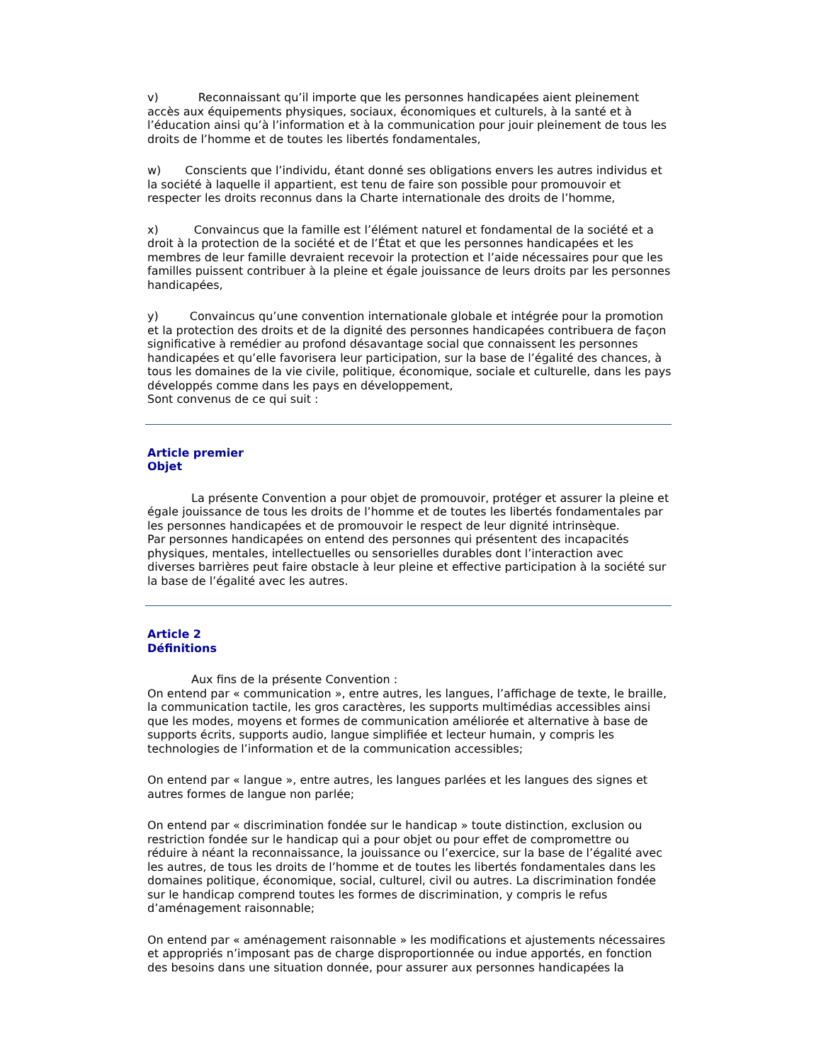v) Reconnaissant qu’il importe que les personnes handicapées aient pleinement accès aux équipements physiques, sociaux, économiques et culturels, à la santé et à l’éducation ainsi qu’à l’information et à la communication pour jouir pleinement de tous les droits de l’homme et de toutes les libertés fondamentales,
w) Conscients que l’individu, étant donné ses obligations envers les autres individus et la société à laquelle il appartient, est tenu de faire son possible pour promouvoir et respecter les droits reconnus dans la Charte internationale des droits de l’homme,
x) Convaincus que la famille est l’élément naturel et fondamental de la société et a droit à la protection de la société et de l’État et que les personnes handicapées et les membres de leur famille devraient recevoir la protection et l’aide nécessaires pour que les familles puissent contribuer à la pleine et égale jouissance de leurs droits par les personnes handicapées,
y) Convaincus qu’une convention internationale globale et intégrée pour la promotion et la protection des droits et de la dignité des personnes handicapées contribuera de façon significative à remédier au profond désavantage social que connaissent les personnes handicapées et qu’elle favorisera leur participation, sur la base de l’égalité des chances, à tous les domaines de la vie civile, politique, économique, sociale et culturelle, dans les pays développés comme dans les pays en développement,
Sont convenus de ce qui suit :
Article premier
Objet
La présente Convention a pour objet de promouvoir, protéger et assurer la pleine et égale jouissance de tous les droits de l’homme et de toutes les libertés fondamentales par les personnes handicapées et de promouvoir le respect de leur dignité intrinsèque.
Par personnes handicapées on entend des personnes qui présentent des incapacités physiques, mentales, intellectuelles ou sensorielles durables dont l’interaction avec diverses barrières peut faire obstacle à leur pleine et effective participation à la société sur la base de l’égalité avec les autres.
Article 2
Définitions
Aux fins de la présente Convention :
On entend par « communication », entre autres, les langues, l’affichage de texte, le braille, la communication tactile, les gros caractères, les supports multimédias accessibles ainsi que les modes, moyens et formes de communication améliorée et alternative à base de supports écrits, supports audio, langue simplifiée et lecteur humain, y compris les technologies de l’information et de la communication accessibles;
On entend par « langue », entre autres, les langues parlées et les langues des signes et autres formes de langue non parlée;
On entend par « discrimination fondée sur le handicap » toute distinction, exclusion ou restriction fondée sur le handicap qui a pour objet ou pour effet de compromettre ou réduire à néant la reconnaissance, la jouissance ou l’exercice, sur la base de l’égalité avec les autres, de tous les droits de l’homme et de toutes les libertés fondamentales dans les domaines politique, économique, social, culturel, civil ou autres. La discrimination fondée sur le handicap comprend toutes les formes de discrimination, y compris le refus d’aménagement raisonnable;
On entend par « aménagement raisonnable » les modifications et ajustements nécessaires et appropriés n’imposant pas de charge disproportionnée ou indue apportés, en fonction des besoins dans une situation donnée, pour assurer aux personnes handicapées la